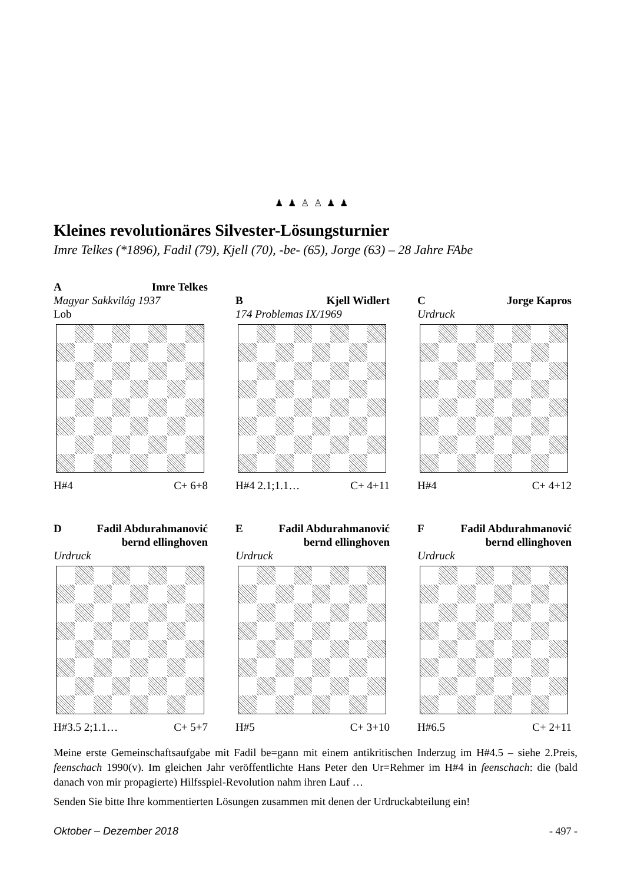♟ ♟ ♙ ♙ ♟ ♟
Kleines revolutionäres Silvester-Lösungsturnier
Imre Telkes (*1896), Fadil (79), Kjell (70), -be- (65), Jorge (63) – 28 Jahre FAbe
A Imre Telkes
Magyar Sakkvilág 1937
Lob
H#4 C+ 6+8
B Kjell Widlert
174 Problemas IX/1969
H#4 2.1;1.1… C+ 4+11
C Jorge Kapros
Urdruck
H#4 C+ 4+12
D Fadil Abdurahmanović
bernd ellinghoven
Urdruck
H#3.5 2;1.1… C+ 5+7
E Fadil Abdurahmanović
bernd ellinghoven
Urdruck
H#5 C+ 3+10
F Fadil Abdurahmanović
bernd ellinghoven
Urdruck
H#6.5 C+ 2+11
Meine erste Gemeinschaftsaufgabe mit Fadil be=gann mit einem antikritischen Inderzug im H#4.5 – siehe 2.Preis, feenschach 1990(v). Im gleichen Jahr veröffentlichte Hans Peter den Ur=Rehmer im H#4 in feenschach: die (bald danach von mir propagierte) Hilfsspiel-Revolution nahm ihren Lauf …
Senden Sie bitte Ihre kommentierten Lösungen zusammen mit denen der Urdruckabteilung ein!
Oktober – Dezember 2018 - 497 -